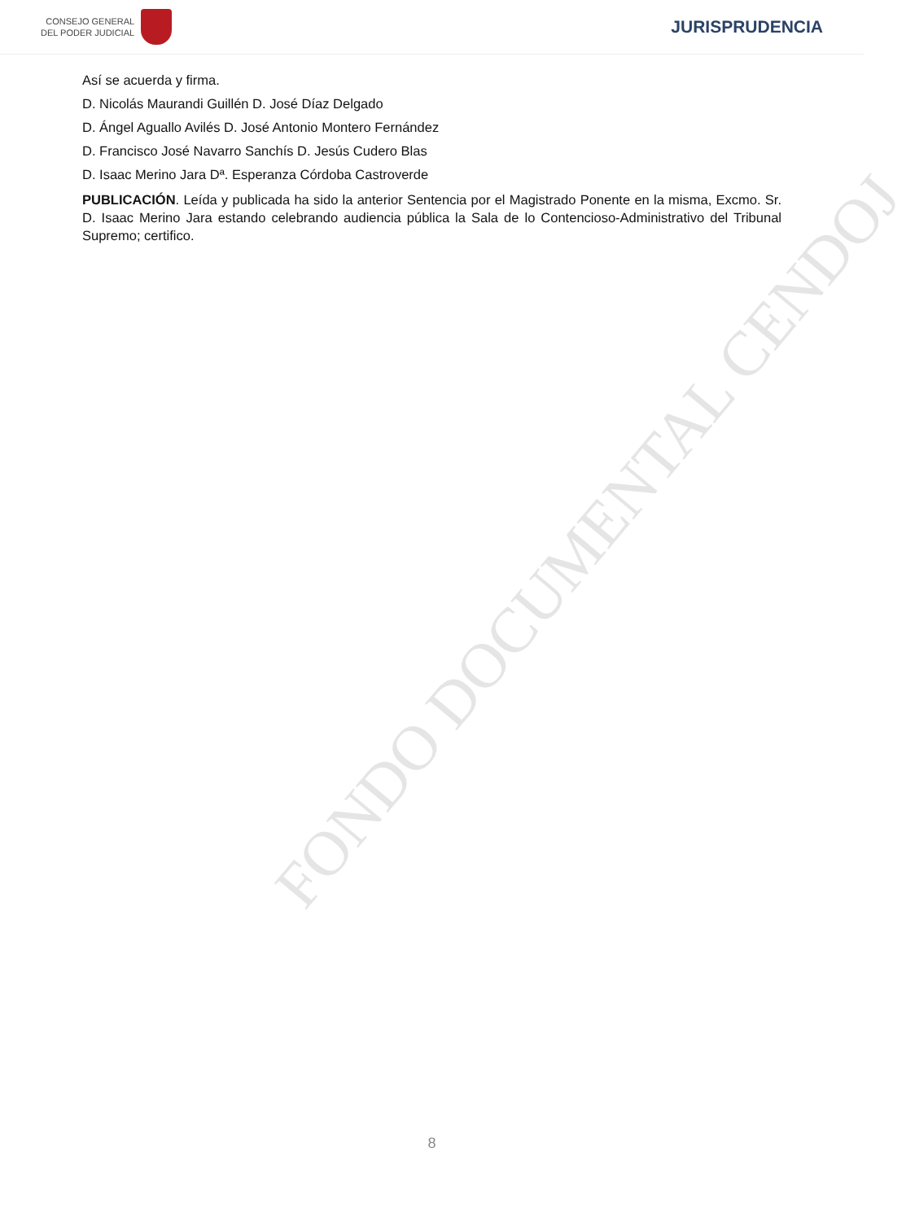CONSEJO GENERAL
DEL PODER JUDICIAL
JURISPRUDENCIA
FONDO DOCUMENTAL CENDOJ
Así se acuerda y firma.
D. Nicolás Maurandi Guillén D. José Díaz Delgado
D. Ángel Aguallo Avilés D. José Antonio Montero Fernández
D. Francisco José Navarro Sanchís D. Jesús Cudero Blas
D. Isaac Merino Jara Dª. Esperanza Córdoba Castroverde
PUBLICACIÓN. Leída y publicada ha sido la anterior Sentencia por el Magistrado Ponente en la misma, Excmo. Sr. D. Isaac Merino Jara estando celebrando audiencia pública la Sala de lo Contencioso-Administrativo del Tribunal Supremo; certifico.
8